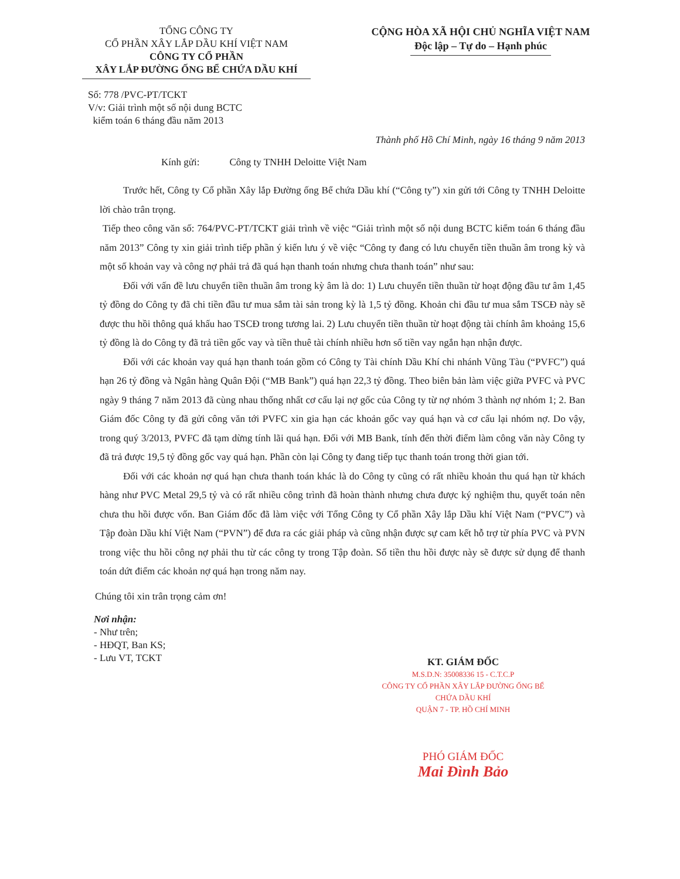TỔNG CÔNG TY
CỔ PHẦN XÂY LẮP DẦU KHÍ VIỆT NAM
CÔNG TY CỔ PHẦN
XÂY LẮP ĐƯỜNG ỐNG BỂ CHỨA DẦU KHÍ
CỘNG HÒA XÃ HỘI CHỦ NGHĨA VIỆT NAM
Độc lập – Tự do – Hạnh phúc
Số: 778 /PVC-PT/TCKT
V/v: Giải trình một số nội dung BCTC
kiểm toán 6 tháng đầu năm 2013
Thành phố Hồ Chí Minh, ngày 16 tháng 9 năm 2013
Kính gửi: Công ty TNHH Deloitte Việt Nam
Trước hết, Công ty Cổ phần Xây lắp Đường ống Bể chứa Dầu khí (“Công ty”) xin gửi tới Công ty TNHH Deloitte lời chào trân trọng.
Tiếp theo công văn số: 764/PVC-PT/TCKT giải trình về việc “Giải trình một số nội dung BCTC kiểm toán 6 tháng đầu năm 2013” Công ty xin giải trình tiếp phần ý kiến lưu ý về việc “Công ty đang có lưu chuyển tiền thuần âm trong kỳ và một số khoản vay và công nợ phải trả đã quá hạn thanh toán nhưng chưa thanh toán” như sau:
Đối với vấn đề lưu chuyển tiền thuần âm trong kỳ âm là do: 1) Lưu chuyển tiền thuần từ hoạt động đầu tư âm 1,45 tỷ đồng do Công ty đã chi tiền đầu tư mua sắm tài sản trong kỳ là 1,5 tỷ đồng. Khoản chi đầu tư mua sắm TSCĐ này sẽ được thu hồi thông quá khấu hao TSCĐ trong tương lai. 2) Lưu chuyển tiền thuần từ hoạt động tài chính âm khoảng 15,6 tỷ đồng là do Công ty đã trả tiền gốc vay và tiền thuê tài chính nhiều hơn số tiền vay ngắn hạn nhận được.
Đối với các khoản vay quá hạn thanh toán gồm có Công ty Tài chính Dầu Khí chi nhánh Vũng Tàu (“PVFC”) quá hạn 26 tỷ đồng và Ngân hàng Quân Đội (“MB Bank”) quá hạn 22,3 tỷ đồng. Theo biên bản làm việc giữa PVFC và PVC ngày 9 tháng 7 năm 2013 đã cùng nhau thống nhất cơ cấu lại nợ gốc của Công ty từ nợ nhóm 3 thành nợ nhóm 1; 2. Ban Giám đốc Công ty đã gửi công văn tới PVFC xin gia hạn các khoản gốc vay quá hạn và cơ cấu lại nhóm nợ. Do vậy, trong quý 3/2013, PVFC đã tạm dừng tính lãi quá hạn. Đối với MB Bank, tính đến thời điểm làm công văn này Công ty đã trả được 19,5 tỷ đồng gốc vay quá hạn. Phần còn lại Công ty đang tiếp tục thanh toán trong thời gian tới.
Đối với các khoản nợ quá hạn chưa thanh toán khác là do Công ty cũng có rất nhiều khoản thu quá hạn từ khách hàng như PVC Metal 29,5 tỷ và có rất nhiều công trình đã hoàn thành nhưng chưa được ký nghiệm thu, quyết toán nên chưa thu hồi được vốn. Ban Giám đốc đã làm việc với Tổng Công ty Cổ phần Xây lắp Dầu khí Việt Nam (“PVC”) và Tập đoàn Dầu khí Việt Nam (“PVN”) để đưa ra các giải pháp và cũng nhận được sự cam kết hỗ trợ từ phía PVC và PVN trong việc thu hồi công nợ phải thu từ các công ty trong Tập đoàn. Số tiền thu hồi được này sẽ được sử dụng để thanh toán dứt điểm các khoản nợ quá hạn trong năm nay.
Chúng tôi xin trân trọng cảm ơn!
Nơi nhận:
- Như trên;
- HĐQT, Ban KS;
- Lưu VT, TCKT
KT. GIÁM ĐỐC
M.S.D.N: 35008336 15 - C.T.C.P
CÔNG TY CỔ PHẦN XÂY LẮP ĐƯỜNG ỐNG BỂ CHỨA DẦU KHÍ
QUẬN 7 - TP. HỒ CHÍ MINH
PHÓ GIÁM ĐỐC
Mai Đình Bảo